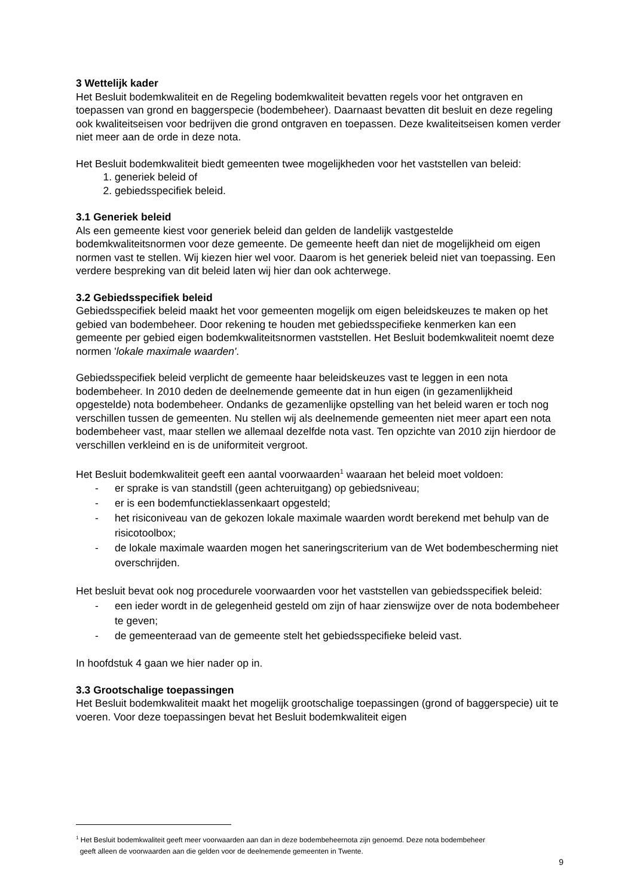3 Wettelijk kader
Het Besluit bodemkwaliteit en de Regeling bodemkwaliteit bevatten regels voor het ontgraven en toepassen van grond en baggerspecie (bodembeheer). Daarnaast bevatten dit besluit en deze regeling ook kwaliteitseisen voor bedrijven die grond ontgraven en toepassen. Deze kwaliteitseisen komen verder niet meer aan de orde in deze nota.
Het Besluit bodemkwaliteit biedt gemeenten twee mogelijkheden voor het vaststellen van beleid:
1. generiek beleid of
2. gebiedsspecifiek beleid.
3.1 Generiek beleid
Als een gemeente kiest voor generiek beleid dan gelden de landelijk vastgestelde bodemkwaliteitsnormen voor deze gemeente. De gemeente heeft dan niet de mogelijkheid om eigen normen vast te stellen. Wij kiezen hier wel voor. Daarom is het generiek beleid niet van toepassing. Een verdere bespreking van dit beleid laten wij hier dan ook achterwege.
3.2 Gebiedsspecifiek beleid
Gebiedsspecifiek beleid maakt het voor gemeenten mogelijk om eigen beleidskeuzes te maken op het gebied van bodembeheer. Door rekening te houden met gebiedsspecifieke kenmerken kan een gemeente per gebied eigen bodemkwaliteitsnormen vaststellen. Het Besluit bodemkwaliteit noemt deze normen 'lokale maximale waarden'.
Gebiedsspecifiek beleid verplicht de gemeente haar beleidskeuzes vast te leggen in een nota bodembeheer. In 2010 deden de deelnemende gemeente dat in hun eigen (in gezamenlijkheid opgestelde) nota bodembeheer. Ondanks de gezamenlijke opstelling van het beleid waren er toch nog verschillen tussen de gemeenten. Nu stellen wij als deelnemende gemeenten niet meer apart een nota bodembeheer vast, maar stellen we allemaal dezelfde nota vast. Ten opzichte van 2010 zijn hierdoor de verschillen verkleind en is de uniformiteit vergroot.
Het Besluit bodemkwaliteit geeft een aantal voorwaarden<sup>1</sup> waaraan het beleid moet voldoen:
- er sprake is van standstill (geen achteruitgang) op gebiedsniveau;
- er is een bodemfunctieklassenkaart opgesteld;
- het risiconiveau van de gekozen lokale maximale waarden wordt berekend met behulp van de risicotoolbox;
- de lokale maximale waarden mogen het saneringscriterium van de Wet bodembescherming niet overschrijden.
Het besluit bevat ook nog procedurele voorwaarden voor het vaststellen van gebiedsspecifiek beleid:
- een ieder wordt in de gelegenheid gesteld om zijn of haar zienswijze over de nota bodembeheer te geven;
- de gemeenteraad van de gemeente stelt het gebiedsspecifieke beleid vast.
In hoofdstuk 4 gaan we hier nader op in.
3.3 Grootschalige toepassingen
Het Besluit bodemkwaliteit maakt het mogelijk grootschalige toepassingen (grond of baggerspecie) uit te voeren. Voor deze toepassingen bevat het Besluit bodemkwaliteit eigen
<sup>1</sup> Het Besluit bodemkwaliteit geeft meer voorwaarden aan dan in deze bodembeheernota zijn genoemd. Deze nota bodembeheer
geeft alleen de voorwaarden aan die gelden voor de deelnemende gemeenten in Twente.
9